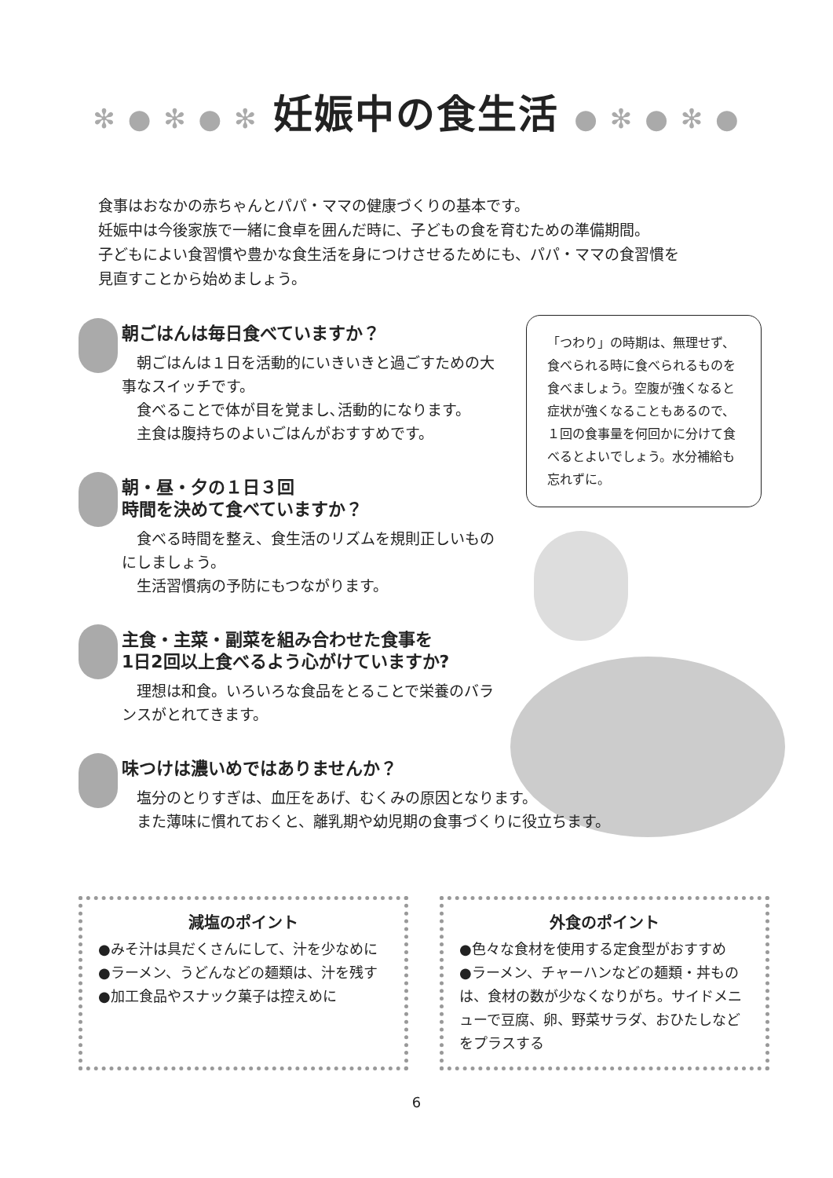✻ ● ✻ ● ✻ 妊娠中の食生活 ● ✻ ● ✻ ●
食事はおなかの赤ちゃんとパパ・ママの健康づくりの基本です。
妊娠中は今後家族で一緒に食卓を囲んだ時に、子どもの食を育むための準備期間。
子どもによい食習慣や豊かな食生活を身につけさせるためにも、パパ・ママの食習慣を
見直すことから始めましょう。
朝ごはんは毎日食べていますか？
朝ごはんは１日を活動的にいきいきと過ごすための大事なスイッチです。
食べることで体が目を覚まし､活動的になります。
主食は腹持ちのよいごはんがおすすめです。
朝・昼・夕の１日３回
時間を決めて食べていますか？
食べる時間を整え、食生活のリズムを規則正しいものにしましょう。
生活習慣病の予防にもつながります。
主食・主菜・副菜を組み合わせた食事を
1日2回以上食べるよう心がけていますか?
理想は和食。いろいろな食品をとることで栄養のバランスがとれてきます。
味つけは濃いめではありませんか？
塩分のとりすぎは、血圧をあげ、むくみの原因となります。
また薄味に慣れておくと、離乳期や幼児期の食事づくりに役立ちます。
「つわり」の時期は、無理せず、食べられる時に食べられるものを食べましょう。空腹が強くなると症状が強くなることもあるので、１回の食事量を何回かに分けて食べるとよいでしょう。水分補給も忘れずに。
減塩のポイント
●みそ汁は具だくさんにして、汁を少なめに
●ラーメン、うどんなどの麺類は、汁を残す
●加工食品やスナック菓子は控えめに
外食のポイント
●色々な食材を使用する定食型がおすすめ
●ラーメン、チャーハンなどの麺類・丼ものは、食材の数が少なくなりがち。サイドメニューで豆腐、卵、野菜サラダ、おひたしなどをプラスする
6